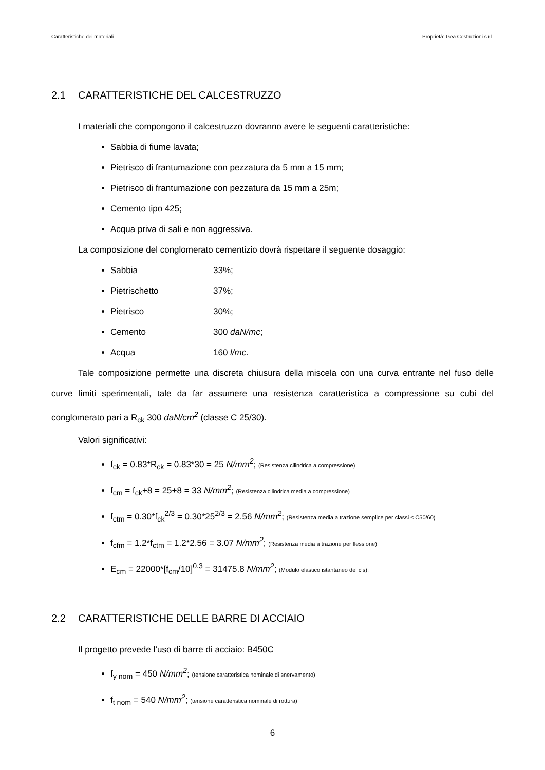Caratteristiche dei materiali Proprietà: Gea Costruzioni s.r.l.
2.1 CARATTERISTICHE DEL CALCESTRUZZO
I materiali che compongono il calcestruzzo dovranno avere le seguenti caratteristiche:
Sabbia di fiume lavata;
Pietrisco di frantumazione con pezzatura da 5 mm a 15 mm;
Pietrisco di frantumazione con pezzatura da 15 mm a 25m;
Cemento tipo 425;
Acqua priva di sali e non aggressiva.
La composizione del conglomerato cementizio dovrà rispettare il seguente dosaggio:
Sabbia 33%;
Pietrischetto 37%;
Pietrisco 30%;
Cemento 300 daN/mc;
Acqua 160 l/mc.
Tale composizione permette una discreta chiusura della miscela con una curva entrante nel fuso delle curve limiti sperimentali, tale da far assumere una resistenza caratteristica a compressione su cubi del conglomerato pari a R<sub>ck</sub> 300 daN/cm<sup>2</sup> (classe C 25/30).
Valori significativi:
f<sub>ck</sub> = 0.83*R<sub>ck</sub> = 0.83*30 = 25 N/mm<sup>2</sup>; (Resistenza cilindrica a compressione)
f<sub>cm</sub> = f<sub>ck</sub>+8 = 25+8 = 33 N/mm<sup>2</sup>; (Resistenza cilindrica media a compressione)
f<sub>ctm</sub> = 0.30*f<sub>ck</sub><sup>2/3</sup> = 0.30*25<sup>2/3</sup> = 2.56 N/mm<sup>2</sup>; (Resistenza media a trazione semplice per classi ≤ C50/60)
f<sub>cfm</sub> = 1.2*f<sub>ctm</sub> = 1.2*2.56 = 3.07 N/mm<sup>2</sup>; (Resistenza media a trazione per flessione)
E<sub>cm</sub> = 22000*[f<sub>cm</sub>/10]<sup>0.3</sup> = 31475.8 N/mm<sup>2</sup>; (Modulo elastico istantaneo del cls).
2.2 CARATTERISTICHE DELLE BARRE DI ACCIAIO
Il progetto prevede l’uso di barre di acciaio: B450C
f<sub>y nom</sub> = 450 N/mm<sup>2</sup>; (tensione caratteristica nominale di snervamento)
f<sub>t nom</sub> = 540 N/mm<sup>2</sup>; (tensione caratteristica nominale di rottura)
6